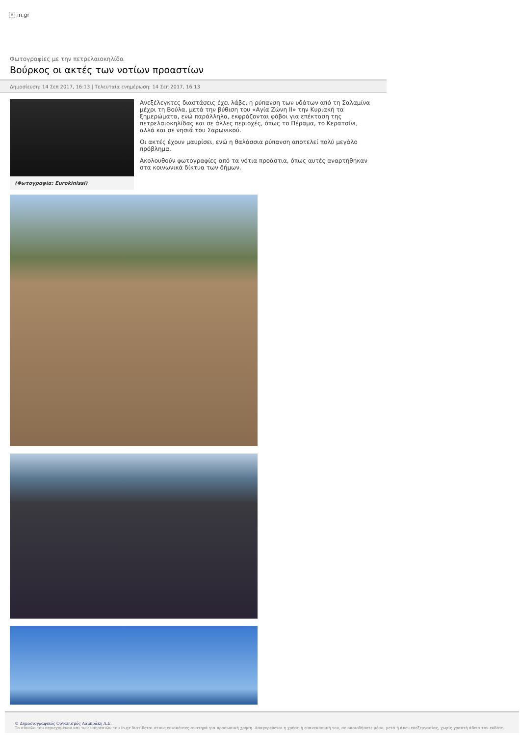✕ in.gr
Φωτογραφίες με την πετρελαιοκηλίδα
Βούρκος οι ακτές των νοτίων προαστίων
Δημοσίευση: 14 Σεπ 2017, 16:13 | Τελευταία ενημέρωση: 14 Σεπ 2017, 16:13
(Φωτογραφία: Eurokinissi)
Ανεξέλεγκτες διαστάσεις έχει λάβει η ρύπανση των υδάτων από τη Σαλαμίνα μέχρι τη Βούλα, μετά την βύθιση του «Αγία Ζώνη ΙΙ» την Κυριακή τα ξημερώματα, ενώ παράλληλα, εκφράζονται φόβοι για επέκταση της πετρελαιοκηλίδας και σε άλλες περιοχές, όπως το Πέραμα, το Κερατσίνι, αλλά και σε νησιά του Σαρωνικού.
Οι ακτές έχουν μαυρίσει, ενώ η θαλάσσια ρύπανση αποτελεί πολύ μεγάλο πρόβλημα.
Ακολουθούν φωτογραφίες από τα νότια προάστια, όπως αυτές αναρτήθηκαν στα κοινωνικά δίκτυα των δήμων.
© Δημοσιογραφικός Οργανισμός Λαμπράκη Α.Ε.
Το σύνολο του περιεχομένου και των υπηρεσιών του in.gr διατίθεται στους επισκέπτες αυστηρά για προσωπική χρήση. Απαγορεύεται η χρήση ή επανεκπομπή του, σε οποιοδήποτε μέσο, μετά ή άνευ επεξεργασίας, χωρίς γραπτή άδεια του εκδότη.